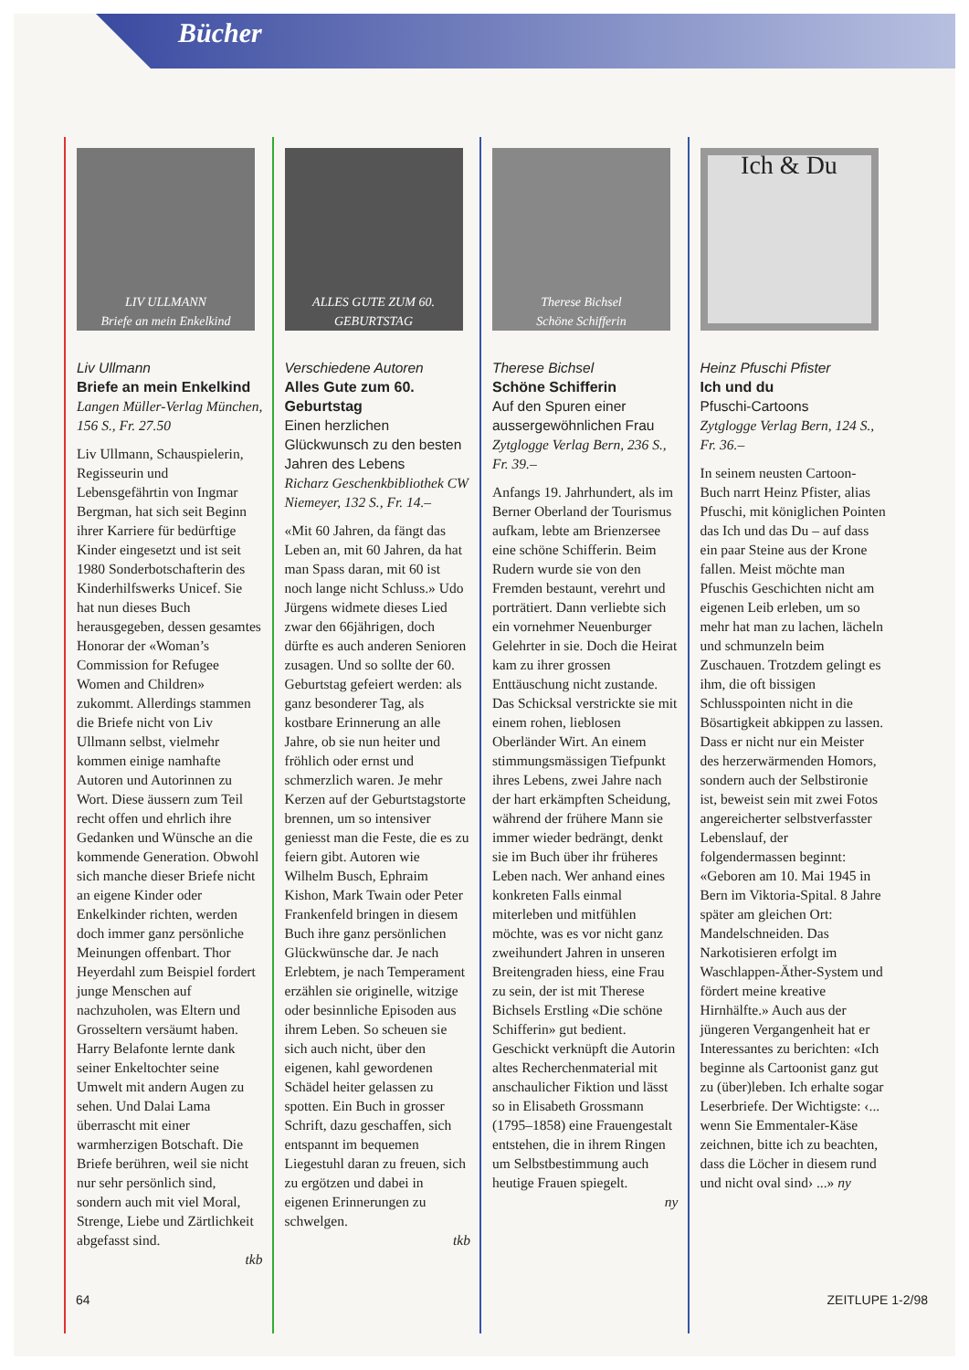Bücher
LIV ULLMANN
Briefe an mein Enkelkind
Liv Ullmann
Briefe an mein Enkelkind
Langen Müller-Verlag München, 156 S., Fr. 27.50
Liv Ullmann, Schauspielerin, Regisseurin und Lebensgefährtin von Ingmar Bergman, hat sich seit Beginn ihrer Karriere für bedürftige Kinder eingesetzt und ist seit 1980 Sonderbotschafterin des Kinderhilfswerks Unicef. Sie hat nun dieses Buch herausgegeben, dessen gesamtes Honorar der «Woman’s Commission for Refugee Women and Children» zukommt. Allerdings stammen die Briefe nicht von Liv Ullmann selbst, vielmehr kommen einige namhafte Autoren und Autorinnen zu Wort. Diese äussern zum Teil recht offen und ehrlich ihre Gedanken und Wünsche an die kommende Generation. Obwohl sich manche dieser Briefe nicht an eigene Kinder oder Enkelkinder richten, werden doch immer ganz persönliche Meinungen offenbart. Thor Heyerdahl zum Beispiel fordert junge Menschen auf nachzuholen, was Eltern und Grosseltern versäumt haben. Harry Belafonte lernte dank seiner Enkeltochter seine Umwelt mit andern Augen zu sehen. Und Dalai Lama überrascht mit einer warmherzigen Botschaft. Die Briefe berühren, weil sie nicht nur sehr persönlich sind, sondern auch mit viel Moral, Strenge, Liebe und Zärtlichkeit abgefasst sind.
tkb
ALLES GUTE ZUM 60. GEBURTSTAG
Verschiedene Autoren
Alles Gute zum 60. Geburtstag
Einen herzlichen Glückwunsch zu den besten Jahren des Lebens
Richarz Geschenkbibliothek CW Niemeyer, 132 S., Fr. 14.–
«Mit 60 Jahren, da fängt das Leben an, mit 60 Jahren, da hat man Spass daran, mit 60 ist noch lange nicht Schluss.» Udo Jürgens widmete dieses Lied zwar den 66jährigen, doch dürfte es auch anderen Senioren zusagen. Und so sollte der 60. Geburtstag gefeiert werden: als ganz besonderer Tag, als kostbare Erinnerung an alle Jahre, ob sie nun heiter und fröhlich oder ernst und schmerzlich waren. Je mehr Kerzen auf der Geburtstagstorte brennen, um so intensiver geniesst man die Feste, die es zu feiern gibt. Autoren wie Wilhelm Busch, Ephraim Kishon, Mark Twain oder Peter Frankenfeld bringen in diesem Buch ihre ganz persönlichen Glückwünsche dar. Je nach Erlebtem, je nach Temperament erzählen sie originelle, witzige oder besinnliche Episoden aus ihrem Leben. So scheuen sie sich auch nicht, über den eigenen, kahl gewordenen Schädel heiter gelassen zu spotten. Ein Buch in grosser Schrift, dazu geschaffen, sich entspannt im bequemen Liegestuhl daran zu freuen, sich zu ergötzen und dabei in eigenen Erinnerungen zu schwelgen.
tkb
Therese Bichsel
Schöne Schifferin
Therese Bichsel
Schöne Schifferin
Auf den Spuren einer aussergewöhnlichen Frau
Zytglogge Verlag Bern, 236 S., Fr. 39.–
Anfangs 19. Jahrhundert, als im Berner Oberland der Tourismus aufkam, lebte am Brienzersee eine schöne Schifferin. Beim Rudern wurde sie von den Fremden bestaunt, verehrt und porträtiert. Dann verliebte sich ein vornehmer Neuenburger Gelehrter in sie. Doch die Heirat kam zu ihrer grossen Enttäuschung nicht zustande. Das Schicksal verstrickte sie mit einem rohen, lieblosen Oberländer Wirt. An einem stimmungsmässigen Tiefpunkt ihres Lebens, zwei Jahre nach der hart erkämpften Scheidung, während der frühere Mann sie immer wieder bedrängt, denkt sie im Buch über ihr früheres Leben nach. Wer anhand eines konkreten Falls einmal miterleben und mitfühlen möchte, was es vor nicht ganz zweihundert Jahren in unseren Breitengraden hiess, eine Frau zu sein, der ist mit Therese Bichsels Erstling «Die schöne Schifferin» gut bedient. Geschickt verknüpft die Autorin altes Recherchenmaterial mit anschaulicher Fiktion und lässt so in Elisabeth Grossmann (1795–1858) eine Frauengestalt entstehen, die in ihrem Ringen um Selbstbestimmung auch heutige Frauen spiegelt.
ny
Ich & Du
Heinz Pfuschi Pfister
Ich und du
Pfuschi-Cartoons
Zytglogge Verlag Bern, 124 S., Fr. 36.–
In seinem neusten Cartoon-Buch narrt Heinz Pfister, alias Pfuschi, mit königlichen Pointen das Ich und das Du – auf dass ein paar Steine aus der Krone fallen. Meist möchte man Pfuschis Geschichten nicht am eigenen Leib erleben, um so mehr hat man zu lachen, lächeln und schmunzeln beim Zuschauen. Trotzdem gelingt es ihm, die oft bissigen Schlusspointen nicht in die Bösartigkeit abkippen zu lassen. Dass er nicht nur ein Meister des herzerwärmenden Homors, sondern auch der Selbstironie ist, beweist sein mit zwei Fotos angereicherter selbstverfasster Lebenslauf, der folgendermassen beginnt: «Geboren am 10. Mai 1945 in Bern im Viktoria-Spital. 8 Jahre später am gleichen Ort: Mandelschneiden. Das Narkotisieren erfolgt im Waschlappen-Äther-System und fördert meine kreative Hirnhälfte.» Auch aus der jüngeren Vergangenheit hat er Interessantes zu berichten: «Ich beginne als Cartoonist ganz gut zu (über)leben. Ich erhalte sogar Leserbriefe. Der Wichtigste: ‹... wenn Sie Emmentaler-Käse zeichnen, bitte ich zu beachten, dass die Löcher in diesem rund und nicht oval sind› ...» ny
64 ZEITLUPE 1-2/98